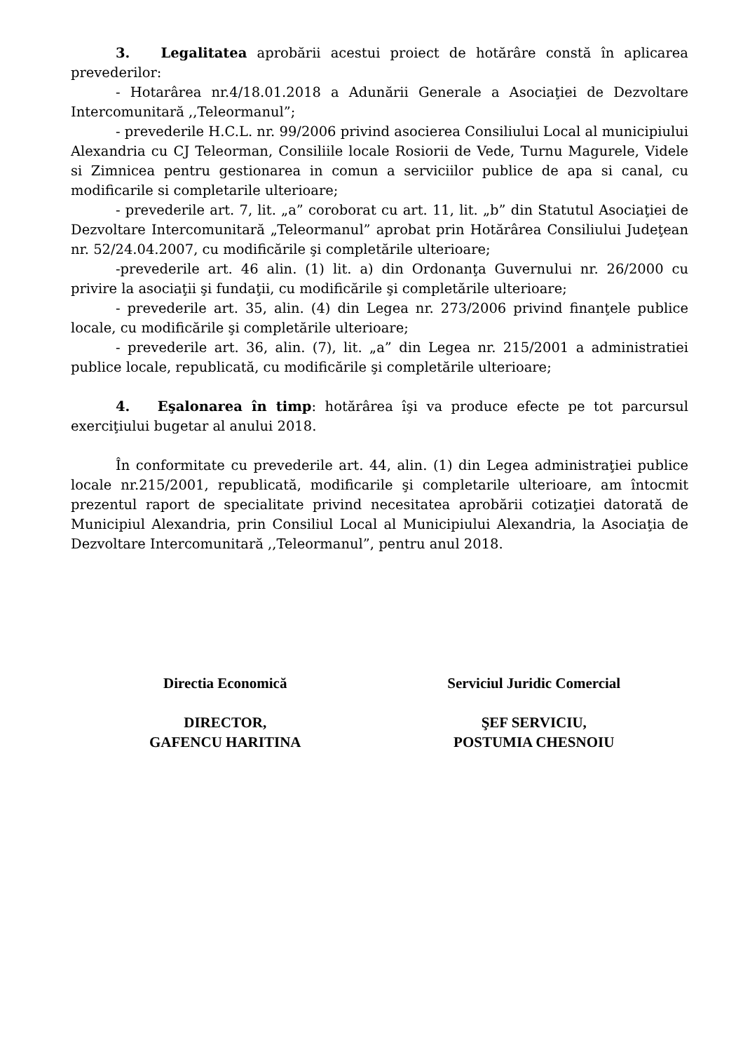3. Legalitatea aprobării acestui proiect de hotărâre constă în aplicarea prevederilor:
- Hotarârea nr.4/18.01.2018 a Adunării Generale a Asociaţiei de Dezvoltare Intercomunitară ,,Teleormanul”;
- prevederile H.C.L. nr. 99/2006 privind asocierea Consiliului Local al municipiului Alexandria cu CJ Teleorman, Consiliile locale Rosiorii de Vede, Turnu Magurele, Videle si Zimnicea pentru gestionarea in comun a serviciilor publice de apa si canal, cu modificarile si completarile ulterioare;
- prevederile art. 7, lit. „a” coroborat cu art. 11, lit. „b” din Statutul Asociaţiei de Dezvoltare Intercomunitară „Teleormanul” aprobat prin Hotărârea Consiliului Judeţean nr. 52/24.04.2007, cu modificările şi completările ulterioare;
-prevederile art. 46 alin. (1) lit. a) din Ordonanţa Guvernului nr. 26/2000 cu privire la asociaţii şi fundaţii, cu modificările şi completările ulterioare;
- prevederile art. 35, alin. (4) din Legea nr. 273/2006 privind finanţele publice locale, cu modificările şi completările ulterioare;
- prevederile art. 36, alin. (7), lit. „a” din Legea nr. 215/2001 a administratiei publice locale, republicată, cu modificările şi completările ulterioare;
4. Eşalonarea în timp: hotărârea îşi va produce efecte pe tot parcursul exerciţiului bugetar al anului 2018.
În conformitate cu prevederile art. 44, alin. (1) din Legea administraţiei publice locale nr.215/2001, republicată, modificarile şi completarile ulterioare, am întocmit prezentul raport de specialitate privind necesitatea aprobării cotizaţiei datorată de Municipiul Alexandria, prin Consiliul Local al Municipiului Alexandria, la Asociaţia de Dezvoltare Intercomunitară ,,Teleormanul”, pentru anul 2018.
Directia Economică
DIRECTOR,
GAFENCU HARITINA
Serviciul Juridic Comercial
ŞEF SERVICIU,
POSTUMIA CHESNOIU